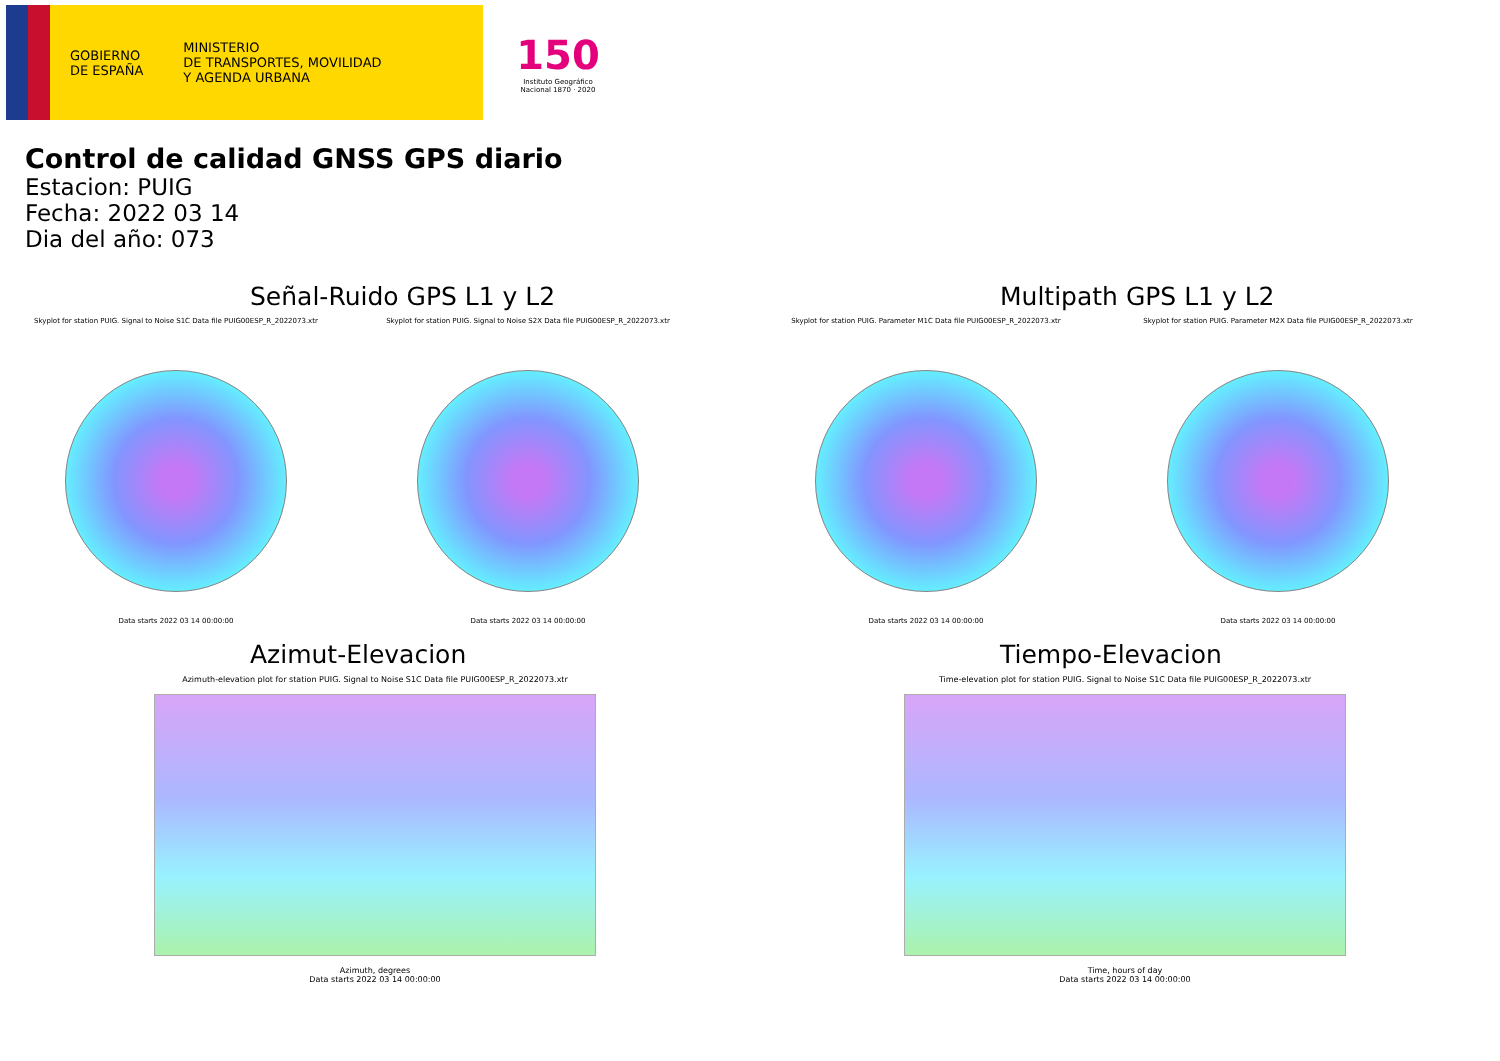GOBIERNO
DE ESPAÑA
MINISTERIO
DE TRANSPORTES, MOVILIDAD
Y AGENDA URBANA
150
Instituto Geográfico Nacional 1870 · 2020
Control de calidad GNSS GPS diario
Estacion: PUIG
Fecha: 2022 03 14
Dia del año: 073
Señal-Ruido GPS L1 y L2
Skyplot for station PUIG. Signal to Noise S1C Data file PUIG00ESP_R_2022073.xtr
Data starts 2022 03 14 00:00:00
Skyplot for station PUIG. Signal to Noise S2X Data file PUIG00ESP_R_2022073.xtr
Data starts 2022 03 14 00:00:00
Multipath GPS L1 y L2
Skyplot for station PUIG. Parameter M1C Data file PUIG00ESP_R_2022073.xtr
Data starts 2022 03 14 00:00:00
Skyplot for station PUIG. Parameter M2X Data file PUIG00ESP_R_2022073.xtr
Data starts 2022 03 14 00:00:00
Azimut-Elevacion
Azimuth-elevation plot for station PUIG. Signal to Noise S1C Data file PUIG00ESP_R_2022073.xtr
Azimuth, degrees
Data starts 2022 03 14 00:00:00
Tiempo-Elevacion
Time-elevation plot for station PUIG. Signal to Noise S1C Data file PUIG00ESP_R_2022073.xtr
Time, hours of day
Data starts 2022 03 14 00:00:00